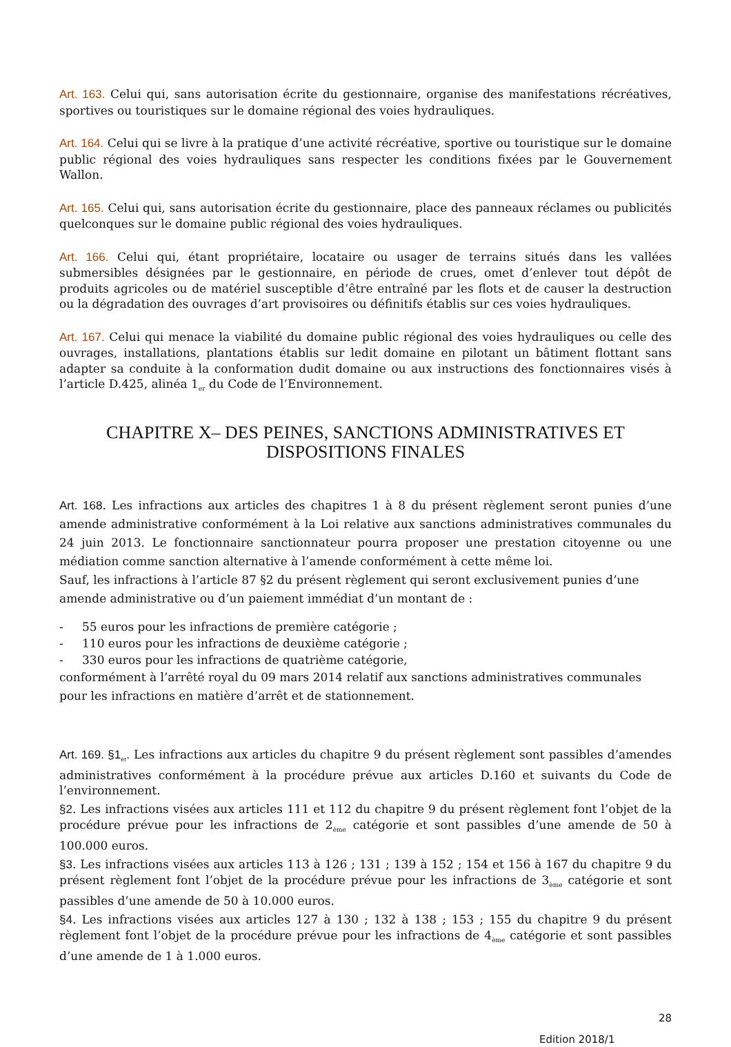Art. 163. Celui qui, sans autorisation écrite du gestionnaire, organise des manifestations récréatives, sportives ou touristiques sur le domaine régional des voies hydrauliques.
Art. 164. Celui qui se livre à la pratique d’une activité récréative, sportive ou touristique sur le domaine public régional des voies hydrauliques sans respecter les conditions fixées par le Gouvernement Wallon.
Art. 165. Celui qui, sans autorisation écrite du gestionnaire, place des panneaux réclames ou publicités quelconques sur le domaine public régional des voies hydrauliques.
Art. 166. Celui qui, étant propriétaire, locataire ou usager de terrains situés dans les vallées submersibles désignées par le gestionnaire, en période de crues, omet d’enlever tout dépôt de produits agricoles ou de matériel susceptible d’être entraîné par les flots et de causer la destruction ou la dégradation des ouvrages d’art provisoires ou définitifs établis sur ces voies hydrauliques.
Art. 167. Celui qui menace la viabilité du domaine public régional des voies hydrauliques ou celle des ouvrages, installations, plantations établis sur ledit domaine en pilotant un bâtiment flottant sans adapter sa conduite à la conformation dudit domaine ou aux instructions des fonctionnaires visés à l’article D.425, alinéa 1<sub>er</sub> du Code de l’Environnement.
CHAPITRE X– DES PEINES, SANCTIONS ADMINISTRATIVES ET DISPOSITIONS FINALES
Art. 168. Les infractions aux articles des chapitres 1 à 8 du présent règlement seront punies d’une amende administrative conformément à la Loi relative aux sanctions administratives communales du 24 juin 2013. Le fonctionnaire sanctionnateur pourra proposer une prestation citoyenne ou une médiation comme sanction alternative à l’amende conformément à cette même loi.
Sauf, les infractions à l’article 87 §2 du présent règlement qui seront exclusivement punies d’une amende administrative ou d’un paiement immédiat d’un montant de :
- 55 euros pour les infractions de première catégorie ;
- 110 euros pour les infractions de deuxième catégorie ;
- 330 euros pour les infractions de quatrième catégorie,
conformément à l’arrêté royal du 09 mars 2014 relatif aux sanctions administratives communales pour les infractions en matière d’arrêt et de stationnement.
Art. 169. §1<sub>er</sub>. Les infractions aux articles du chapitre 9 du présent règlement sont passibles d’amendes administratives conformément à la procédure prévue aux articles D.160 et suivants du Code de l’environnement.
§2. Les infractions visées aux articles 111 et 112 du chapitre 9 du présent règlement font l’objet de la procédure prévue pour les infractions de 2<sub>ème</sub> catégorie et sont passibles d’une amende de 50 à 100.000 euros.
§3. Les infractions visées aux articles 113 à 126 ; 131 ; 139 à 152 ; 154 et 156 à 167 du chapitre 9 du présent règlement font l’objet de la procédure prévue pour les infractions de 3<sub>ème</sub> catégorie et sont passibles d’une amende de 50 à 10.000 euros.
§4. Les infractions visées aux articles 127 à 130 ; 132 à 138 ; 153 ; 155 du chapitre 9 du présent règlement font l’objet de la procédure prévue pour les infractions de 4<sub>ème</sub> catégorie et sont passibles d’une amende de 1 à 1.000 euros.
28
Edition 2018/1